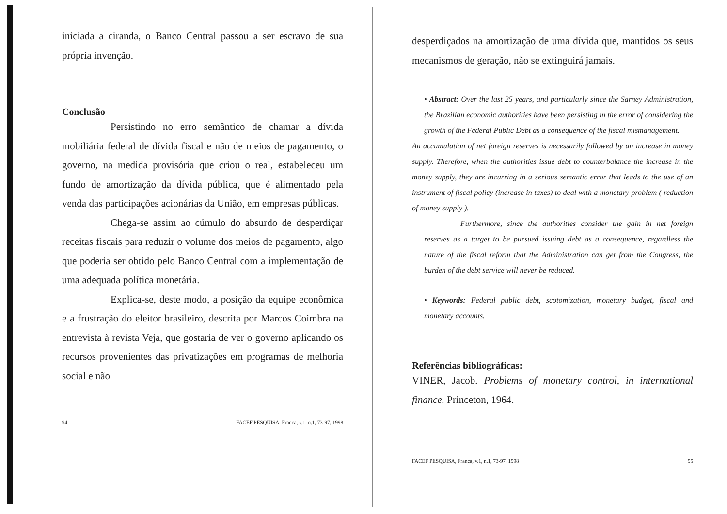iniciada a ciranda, o Banco Central passou a ser escravo de sua própria invenção.
Conclusão
Persistindo no erro semântico de chamar a dívida mobiliária federal de dívida fiscal e não de meios de pagamento, o governo, na medida provisória que criou o real, estabeleceu um fundo de amortização da dívida pública, que é alimentado pela venda das participações acionárias da União, em empresas públicas.
Chega-se assim ao cúmulo do absurdo de desperdiçar receitas fiscais para reduzir o volume dos meios de pagamento, algo que poderia ser obtido pelo Banco Central com a implementação de uma adequada política monetária.
Explica-se, deste modo, a posição da equipe econômica e a frustração do eleitor brasileiro, descrita por Marcos Coimbra na entrevista à revista Veja, que gostaria de ver o governo aplicando os recursos provenientes das privatizações em programas de melhoria social e não
94 FACEF PESQUISA, Franca, v.1, n.1, 73-97, 1998
desperdiçados na amortização de uma dívida que, mantidos os seus mecanismos de geração, não se extinguirá jamais.
• Abstract: Over the last 25 years, and particularly since the Sarney Administration, the Brazilian economic authorities have been persisting in the error of considering the growth of the Federal Public Debt as a consequence of the fiscal mismanagement.
An accumulation of net foreign reserves is necessarily followed by an increase in money supply. Therefore, when the authorities issue debt to counterbalance the increase in the money supply, they are incurring in a serious semantic error that leads to the use of an instrument of fiscal policy (increase in taxes) to deal with a monetary problem ( reduction of money supply ).
Furthermore, since the authorities consider the gain in net foreign reserves as a target to be pursued issuing debt as a consequence, regardless the nature of the fiscal reform that the Administration can get from the Congress, the burden of the debt service will never be reduced.
• Keywords: Federal public debt, scotomization, monetary budget, fiscal and monetary accounts.
Referências bibliográficas:
VINER, Jacob. Problems of monetary control, in international finance. Princeton, 1964.
FACEF PESQUISA, Franca, v.1, n.1, 73-97, 1998 95